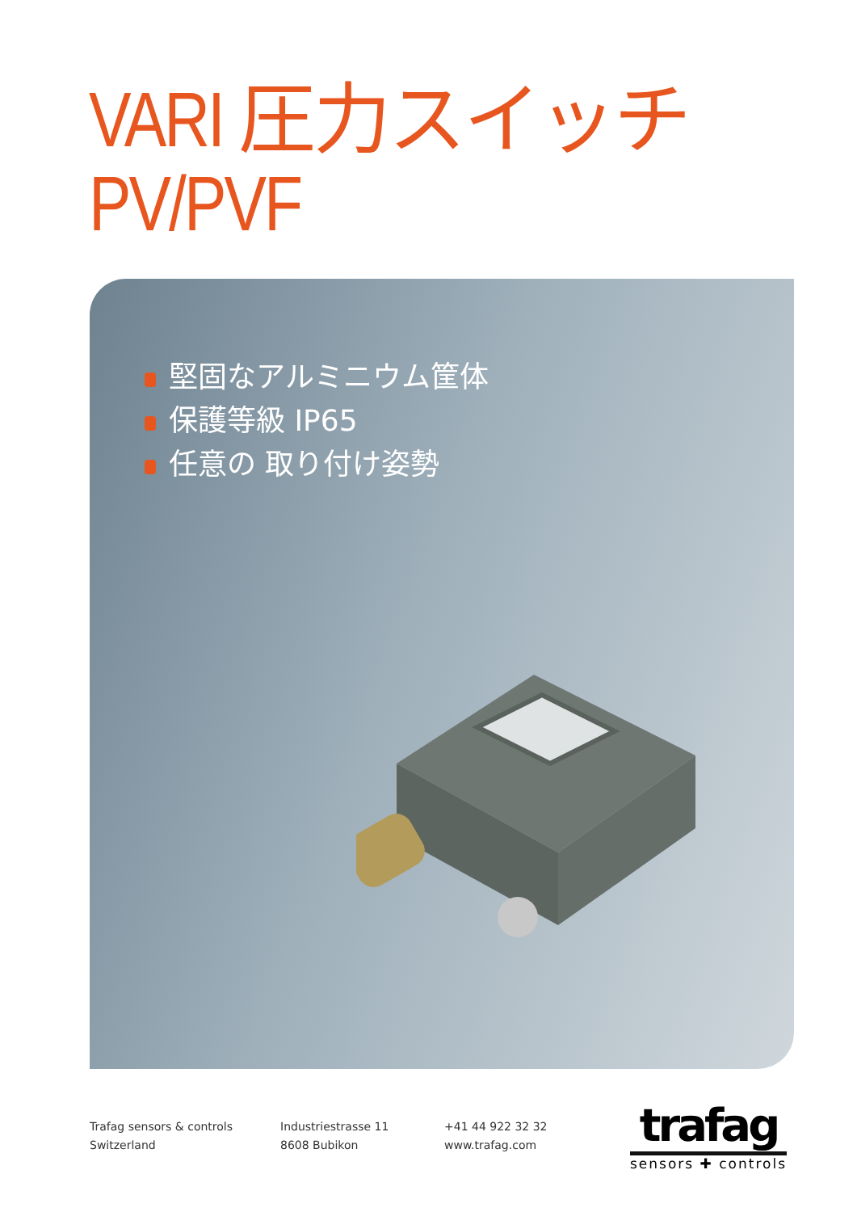VARI 圧力スイッチ PV/PVF
堅固なアルミニウム筐体
保護等級 IP65
任意の 取り付け姿勢
Trafag sensors & controls
Switzerland
Industriestrasse 11
8608 Bubikon
+41 44 922 32 32
www.trafag.com
trafag
sensors ✚ controls